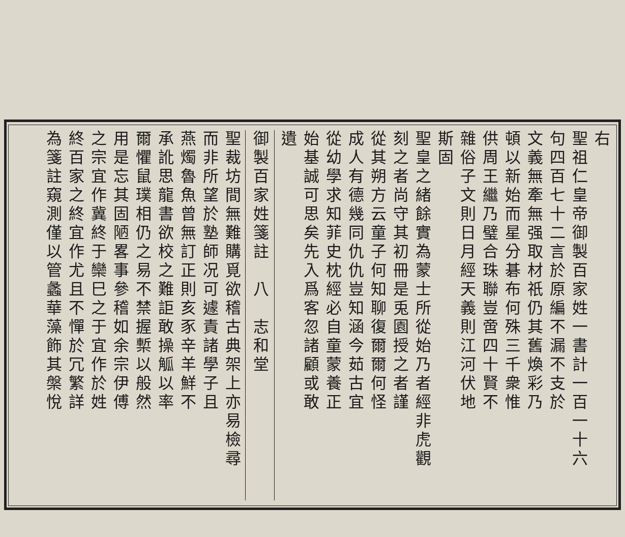右
聖祖仁皇帝御製百家姓一書計一百一十六
句四百七十二言於原編不漏不支於
文義無牽無强取材祇仍其舊煥彩乃
頓以新始而星分碁布何殊三千衆惟
供周王繼乃璧合珠聯豈啻四十賢不
雜俗子文則日月經天義則江河伏地
斯固
聖皇之緒餘實為蒙士所從始乃者經非虎觀
刻之者尚守其初冊是兎園授之者謹
從其朔方云童子何知聊復爾爾何怪
成人有德幾同仇仇豈知涵今茹古宜
從幼學求知菲史枕經必自童蒙養正
始基誠可思矣先入爲客忽諸顧或敢
遺
御製百家姓箋註　八　志和堂
聖裁坊間無難購覓欲稽古典架上亦易檢尋
而非所望於塾師况可遽責諸學子且
燕燭魯魚曾無訂正則亥豕辛羊鮮不
承訛思龍書欲校之難詎敢操觚以率
爾懼鼠璞相仍之易不禁握槧以般然
用是忘其固陋畧事參稽如余宗伊傅
之宗宜作冀終于欒巳之于宜作於姓
終百家之終宜作尤且不憚於冗繁詳
為箋註窺測僅以管蠡華藻飾其槃悅